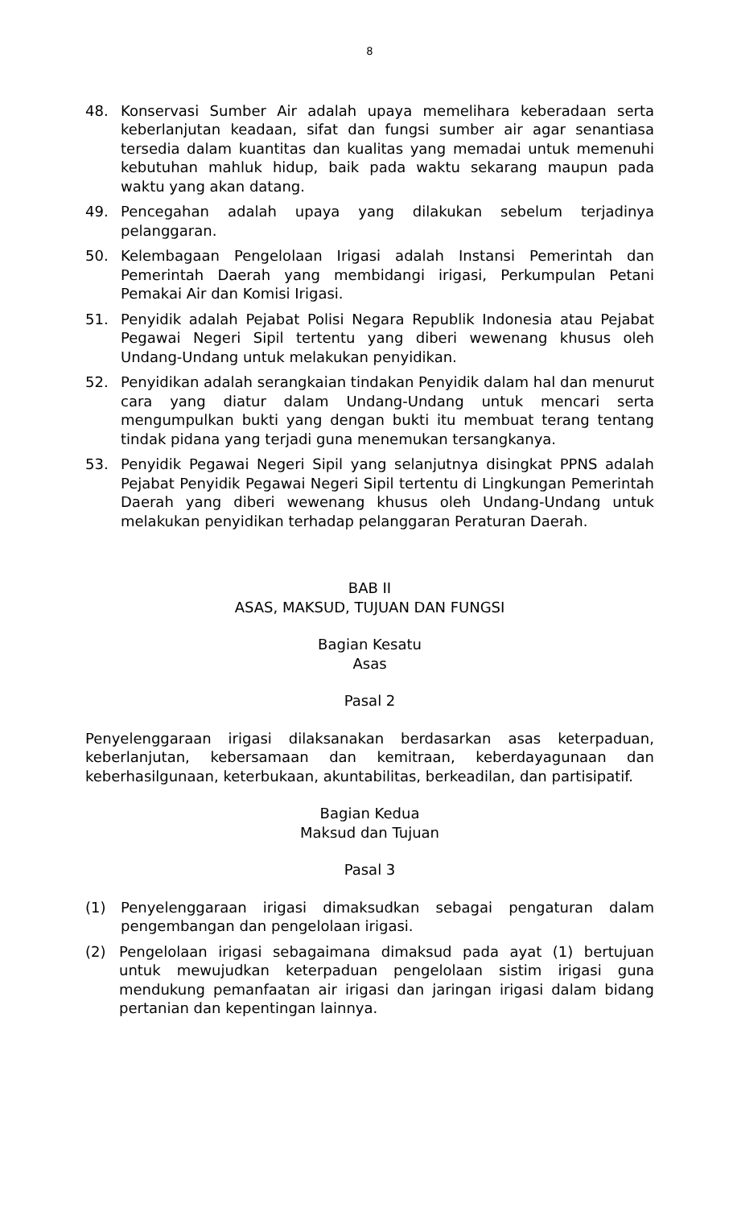8
48. Konservasi Sumber Air adalah upaya memelihara keberadaan serta keberlanjutan keadaan, sifat dan fungsi sumber air agar senantiasa tersedia dalam kuantitas dan kualitas yang memadai untuk memenuhi kebutuhan mahluk hidup, baik pada waktu sekarang maupun pada waktu yang akan datang.
49. Pencegahan adalah upaya yang dilakukan sebelum terjadinya pelanggaran.
50. Kelembagaan Pengelolaan Irigasi adalah Instansi Pemerintah dan Pemerintah Daerah yang membidangi irigasi, Perkumpulan Petani Pemakai Air dan Komisi Irigasi.
51. Penyidik adalah Pejabat Polisi Negara Republik Indonesia atau Pejabat Pegawai Negeri Sipil tertentu yang diberi wewenang khusus oleh Undang-Undang untuk melakukan penyidikan.
52. Penyidikan adalah serangkaian tindakan Penyidik dalam hal dan menurut cara yang diatur dalam Undang-Undang untuk mencari serta mengumpulkan bukti yang dengan bukti itu membuat terang tentang tindak pidana yang terjadi guna menemukan tersangkanya.
53. Penyidik Pegawai Negeri Sipil yang selanjutnya disingkat PPNS adalah Pejabat Penyidik Pegawai Negeri Sipil tertentu di Lingkungan Pemerintah Daerah yang diberi wewenang khusus oleh Undang-Undang untuk melakukan penyidikan terhadap pelanggaran Peraturan Daerah.
BAB II
ASAS, MAKSUD, TUJUAN DAN FUNGSI
Bagian Kesatu
Asas
Pasal 2
Penyelenggaraan irigasi dilaksanakan berdasarkan asas keterpaduan, keberlanjutan, kebersamaan dan kemitraan, keberdayagunaan dan keberhasilgunaan, keterbukaan, akuntabilitas, berkeadilan, dan partisipatif.
Bagian Kedua
Maksud dan Tujuan
Pasal 3
(1) Penyelenggaraan irigasi dimaksudkan sebagai pengaturan dalam pengembangan dan pengelolaan irigasi.
(2) Pengelolaan irigasi sebagaimana dimaksud pada ayat (1) bertujuan untuk mewujudkan keterpaduan pengelolaan sistim irigasi guna mendukung pemanfaatan air irigasi dan jaringan irigasi dalam bidang pertanian dan kepentingan lainnya.